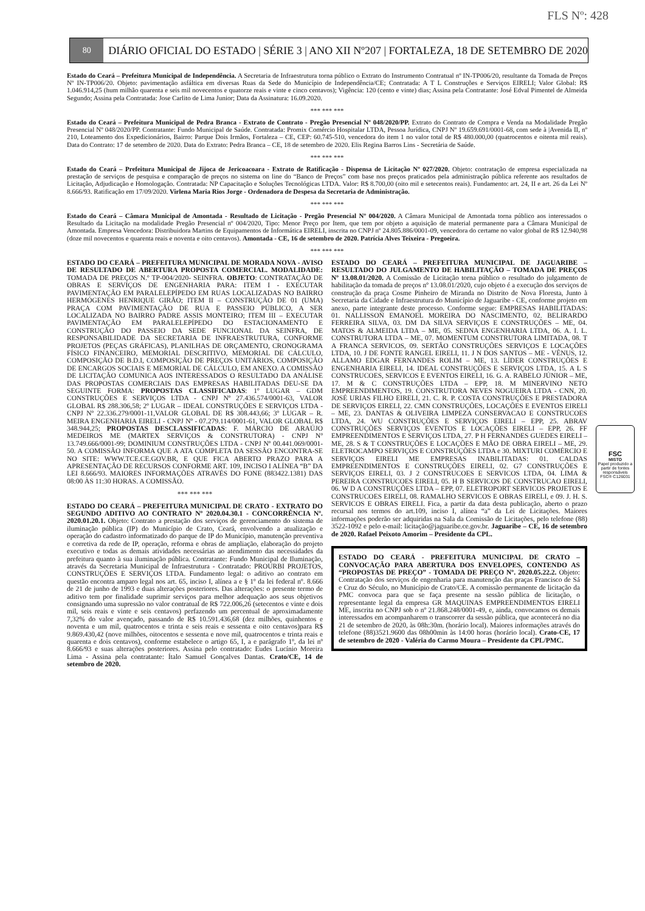FLS Nº: 428
80
DIÁRIO OFICIAL DO ESTADO | SÉRIE 3 | ANO XII Nº207 | FORTALEZA, 18 DE SETEMBRO DE 2020
Estado do Ceará – Prefeitura Municipal de Independência. A Secretaria de Infraestrutura torna público o Extrato do Instrumento Contratual nº IN-TP006/20, resultante da Tomada de Preços Nº IN-TP006/20. Objeto: pavimentação asfáltica em diversas Ruas da Sede do Município de Independência/CE; Contratada: A T L Construções e Serviços EIRELI; Valor Global: R$ 1.046.914,25 (hum milhão quarenta e seis mil novecentos e quatorze reais e vinte e cinco centavos); Vigência: 120 (cento e vinte) dias; Assina pela Contratante: José Edval Pimentel de Almeida Segundo; Assina pela Contratada: Jose Carlito de Lima Junior; Data da Assinatura: 16.09.2020.
*** *** ***
Estado do Ceará – Prefeitura Municipal de Pedra Branca - Extrato de Contrato - Pregão Presencial Nº 048/2020/PP. Extrato do Contrato de Compra e Venda na Modalidade Pregão Presencial Nº 048/2020/PP. Contratante: Fundo Municipal de Saúde. Contratada: Promix Comércio Hospitalar LTDA, Pessoa Jurídica, CNPJ Nº 19.659.691/0001-68, com sede à |Avenida II, nº 210, Loteamento dos Expedicionários, Bairro: Parque Dois Irmãos, Fortaleza – CE, CEP: 60.745-510, vencedora do item 1 no valor total de R$ 480.000,00 (quatrocentos e oitenta mil reais). Data do Contrato: 17 de setembro de 2020. Data do Extrato: Pedra Branca – CE, 18 de setembro de 2020. Elis Regina Barros Lins - Secretária de Saúde.
*** *** ***
Estado do Ceará – Prefeitura Municipal de Jijoca de Jericoacoara - Extrato de Ratificação - Dispensa de Licitação Nº 027/2020. Objeto: contratação de empresa especializada na prestação de serviços de pesquisa e comparação de preços no sistema on line do “Banco de Preços” com base nos preços praticados pela administração pública referente aos resultados de Licitação, Adjudicação e Homologação. Contratada: NP Capacitação e Soluções Tecnológicas LTDA. Valor: R$ 8.700,00 (oito mil e setecentos reais). Fundamento: art. 24, II e art. 26 da Lei Nº 8.666/93. Ratificação em 17/09/2020. Virlena Maria Rios Jorge - Ordenadora de Despesa da Secretaria de Administração.
*** *** ***
Estado do Ceará – Câmara Municipal de Amontada - Resultado de Licitação - Pregão Presencial Nº 004/2020. A Câmara Municipal de Amontada torna público aos interessados o Resultado da Licitação na modalidade Pregão Presencial nº 004/2020, Tipo: Menor Preço por Item, que tem por objeto a aquisição de material permanente para a Câmara Municipal de Amontada. Empresa Vencedora: Distribuidora Martins de Equipamentos de Informática EIRELI, inscrita no CNPJ nº 24.805.886/0001-09, vencedora do certame no valor global de R$ 12.940,98 (doze mil novecentos e quarenta reais e noventa e oito centavos). Amontada - CE, 16 de setembro de 2020. Patrícia Alves Teixeira - Pregoeira.
*** *** ***
ESTADO DO CEARÁ – PREFEITURA MUNICIPAL DE MORADA NOVA - AVISO DE RESULTADO DE ABERTURA PROPOSTA COMERCIAL. MODALIDADE: TOMADA DE PREÇOS N.º TP-004/2020- SEINFRA. OBJETO: CONTRATAÇÃO DE OBRAS E SERVIÇOS DE ENGENHARIA PARA: ITEM I - EXECUTAR PAVIMENTAÇÃO EM PARALELEPÍPEDO EM RUAS LOCALIZADAS NO BAIRRO HERMÓGENES HENRIQUE GIRÃO; ITEM II – CONSTRUÇÃO DE 01 (UMA) PRAÇA COM PAVIMENTAÇÃO DE RUA E PASSEIO PÚBLICO, A SER LOCALIZADA NO BAIRRO PADRE ASSIS MONTEIRO; ITEM III – EXECUTAR PAVIMENTAÇÃO EM PARALELEPÍPEDO DO ESTACIONAMENTO E CONSTRUÇÃO DO PASSEIO DA SEDE FUNCIONAL DA SEINFRA, DE RESPONSABILIDADE DA SECRETARIA DE INFRAESTRUTURA, CONFORME PROJETOS (PEÇAS GRÁFICAS), PLANILHAS DE ORÇAMENTO, CRONOGRAMA FÍSICO FINANCEIRO, MEMORIAL DESCRITIVO, MEMORIAL DE CÁLCULO, COMPOSIÇÃO DE B.D.I, COMPOSIÇÃO DE PREÇOS UNITÁRIOS, COMPOSIÇÃO DE ENCARGOS SOCIAIS E MEMORIAL DE CÁLCULO, EM ANEXO. A COMISSÃO DE LICITAÇÃO COMUNICA AOS INTERESSADOS O RESULTADO DA ANÁLISE DAS PROPOSTAS COMERCIAIS DAS EMPRESAS HABILITADAS DEU-SE DA SEGUINTE FORMA: PROPOSTAS CLASSIFICADAS: 1º LUGAR – GDM CONSTRUÇÕES E SERVIÇOS LTDA - CNPJ Nº 27.436.574/0001-63, VALOR GLOBAL R$ 288.306,58; 2º LUGAR – IDEAL CONSTRUÇÕES E SERVIÇOS LTDA - CNPJ Nº 22.336.279/0001-11,VALOR GLOBAL DE R$ 308.443,66; 3º LUGAR – R. MEIRA ENGENHARIA EIRELI - CNPJ Nº - 07.279.114/0001-61, VALOR GLOBAL R$ 348.944,25; PROPOSTAS DESCLASSIFICADAS: F. MÁRCIO DE ARAÚJO MEDEIROS ME (MARTEX SERVIÇOS & CONSTRUTORA) - CNPJ Nº 13.749.666/0001-99; DOMINIUM CONSTRUÇÕES LTDA - CNPJ Nº 00.441.069/0001-50. A COMISSÃO INFORMA QUE A ATA COMPLETA DA SESSÃO ENCONTRA-SE NO SITE: WWW.TCE.CE.GOV.BR, E QUE FICA ABERTO PRAZO PARA A APRESENTAÇÃO DE RECURSOS CONFORME ART. 109, INCISO I ALÍNEA “B” DA LEI 8.666/93. MAIORES INFORMAÇÕES ATRAVÉS DO FONE (883422.1381) DAS 08:00 ÀS 11:30 HORAS. A COMISSÃO.
*** *** ***
ESTADO DO CEARÁ – PREFEITURA MUNICIPAL DE CRATO - EXTRATO DO SEGUNDO ADITIVO AO CONTRATO Nº 2020.04.30.1 - CONCORRÊNCIA Nº. 2020.01.20.1. Objeto: Contrato a prestação dos serviços de gerenciamento do sistema de iluminação pública (IP) do Município de Crato, Ceará, envolvendo a atualização e operação do cadastro informatizado do parque de IP do Município, manutenção preventiva e corretiva da rede de IP, operação, reforma e obras de ampliação, elaboração do projeto executivo e todas as demais atividades necessárias ao atendimento das necessidades da prefeitura quanto à sua iluminação pública. Contratante: Fundo Municipal de Iluminação, através da Secretaria Municipal de Infraestrutura - Contratado: PROURBI PROJETOS, CONSTRUÇÕES E SERVIÇOS LTDA. Fundamento legal: o aditivo ao contrato em questão encontra amparo legal nos art. 65, inciso I, alínea a e § 1º da lei federal nº. 8.666 de 21 de junho de 1993 e duas alterações posteriores. Das alterações: o presente termo de aditivo tem por finalidade suprimir serviços para melhor adequação aos seus objetivos consignando uma supressão no valor contratual de R$ 722.006,26 (setecentos e vinte e dois mil, seis reais e vinte e seis centavos) perfazendo um percentual de aproximadamente 7,32% do valor avençado, passando de R$ 10.591.436,68 (dez milhões, quinhentos e noventa e um mil, quatrocentos e trinta e seis reais e sessenta e oito centavos)para R$ 9.869.430,42 (nove milhões, oitocentos e sessenta e nove mil, quatrocentos e trinta reais e quarenta e dois centavos), conforme estabelece o artigo 65, I, a e parágrafo 1º, da lei nº 8.666/93 e suas alterações posteriores. Assina pelo contratado: Eudes Lucínio Moreira Lima - Assina pela contratante: Ítalo Samuel Gonçalves Dantas. Crato/CE, 14 de setembro de 2020.
ESTADO DO CEARÁ – PREFEITURA MUNICIPAL DE JAGUARIBE – RESULTADO DO JULGAMENTO DE HABILITAÇÃO – TOMADA DE PREÇOS Nº 13.08.01/2020. A Comissão de Licitação torna público o resultado do julgamento de habilitação da tomada de preços nº 13.08.01/2020, cujo objeto é a execução dos serviços de construção da praça Cosme Pinheiro de Miranda no Distrito de Nova Floresta, Junto à Secretaria da Cidade e Infraestrutura do Município de Jaguaribe - CE, conforme projeto em anexo, parte integrante deste processo. Conforme segue: EMPRESAS HABILITADAS: 01. NALLISSON EMANOEL MOREIRA DO NASCIMENTO, 02. BELIRARDO FERREIRA SILVA, 03. DM DA SILVA SERVIÇOS E CONSTRUÇÕES – ME, 04. MATOS & ALMEIDA LTDA – ME, 05. SEDNA ENGENHARIA LTDA, 06. A. I. L. CONSTRUTORA LTDA – ME, 07. MOMENTUM CONSTRUTORA LIMITADA, 08. T A FRANCA SERVICOS, 09. SERTÃO CONSTRUÇÕES SERVIÇOS E LOCAÇÕES LTDA, 10. J DE FONTE RANGEL EIRELI, 11. J N DOS SANTOS – ME - VÊNUS, 12. ALLAMO EDGAR FERNANDES ROLIM – ME, 13. LÍDER CONSTRUÇÕES E ENGENHARIA EIRELI, 14. IDEAL CONSTRUÇÕES E SERVIÇOS LTDA, 15. A L S CONSTRUCOES, SERVICOS E EVENTOS EIRELI, 16. G. A. RABELO JÚNIOR – ME, 17. M & C CONSTRUÇÕES LTDA – EPP, 18. M MINERVINO NETO EMPREENDIMENTOS, 19. CONSTRUTORA NEVES NOGUEIRA LTDA - CNN, 20. JOSÉ URIAS FILHO EIRELI, 21. C. R. P. COSTA CONSTRUÇÕES E PRESTADORA DE SERVIÇOS EIRELI, 22. CMN CONSTRUÇÕES, LOCAÇÕES E EVENTOS EIRELI – ME, 23. DANTAS & OLIVEIRA LIMPEZA CONSERVACAO E CONSTRUCOES LTDA, 24. WU CONSTRUÇÕES E SERVIÇOS EIRELI – EPP, 25. ABRAV CONSTRUÇÕES SERVIÇOS EVENTOS E LOCAÇÕES EIRELI – EPP, 26. FF EMPREENDIMENTOS E SERVIÇOS LTDA, 27. P H FERNANDES GUEDES EIRELI – ME, 28. S & T CONSTRUÇÕES E LOCAÇÕES E MÃO DE OBRA EIRELI – ME, 29. ELETROCAMPO SERVIÇOS E CONSTRUÇÕES LTDA e 30. MIXTURI COMÉRCIO E SERVIÇOS EIRELI ME EMPRESAS INABILITADAS: 01. CALDAS EMPREENDIMENTOS E CONSTRUÇÕES EIRELI, 02. G7 CONSTRUÇÕES E SERVIÇOS EIRELI, 03. J 2 CONSTRUCOES E SERVICOS LTDA, 04. LIMA & PEREIRA CONSTRUCOES EIRELI, 05. H B SERVICOS DE CONSTRUCAO EIRELI, 06. W D A CONSTRUÇÕES LTDA – EPP, 07. ELETROPORT SERVICOS PROJETOS E CONSTRUCOES EIRELI, 08. RAMALHO SERVICOS E OBRAS EIRELI, e 09. J. H. S. SERVICOS E OBRAS EIRELI. Fica, a partir da data desta publicação, aberto o prazo recursal nos termos do art.109, inciso I, alínea “a” da Lei de Licitações. Maiores informações poderão ser adquiridas na Sala da Comissão de Licitações, pelo telefone (88) 3522-1092 e pelo e-mail: licitação@jaguaribe.ce.gov.br. Jaguaribe – CE, 16 de setembro de 2020. Rafael Peixoto Amorim – Presidente da CPL.
ESTADO DO CEARÁ - PREFEITURA MUNICIPAL DE CRATO – CONVOCAÇÃO PARA ABERTURA DOS ENVELOPES, CONTENDO AS “PROPOSTAS DE PREÇO” - TOMADA DE PREÇO Nº. 2020.05.22.2. Objeto: Contratação dos serviços de engenharia para manutenção das praças Francisco de Sá e Cruz do Século, no Município de Crato/CE. A comissão permanente de licitação da PMC convoca para que se faça presente na sessão pública de licitação, o representante legal da empresa GR MAQUINAS EMPREENDIMENTOS EIRELI ME, inscrita no CNPJ sob o nº 21.868.248/0001-49, e, ainda, convocamos os demais interessados em acompanharem o transcorrer da sessão pública, que acontecerá no dia 21 de setembro de 2020, às 08h:30m. (horário local). Maiores informações através do telefone (88)3521.9600 das 08h00min às 14:00 horas (horário local). Crato-CE, 17 de setembro de 2020 - Valéria do Carmo Moura – Presidente da CPL/PMC.
FSC
MISTO
Papel produzido a partir de fontes responsáveis
FSC® C126031